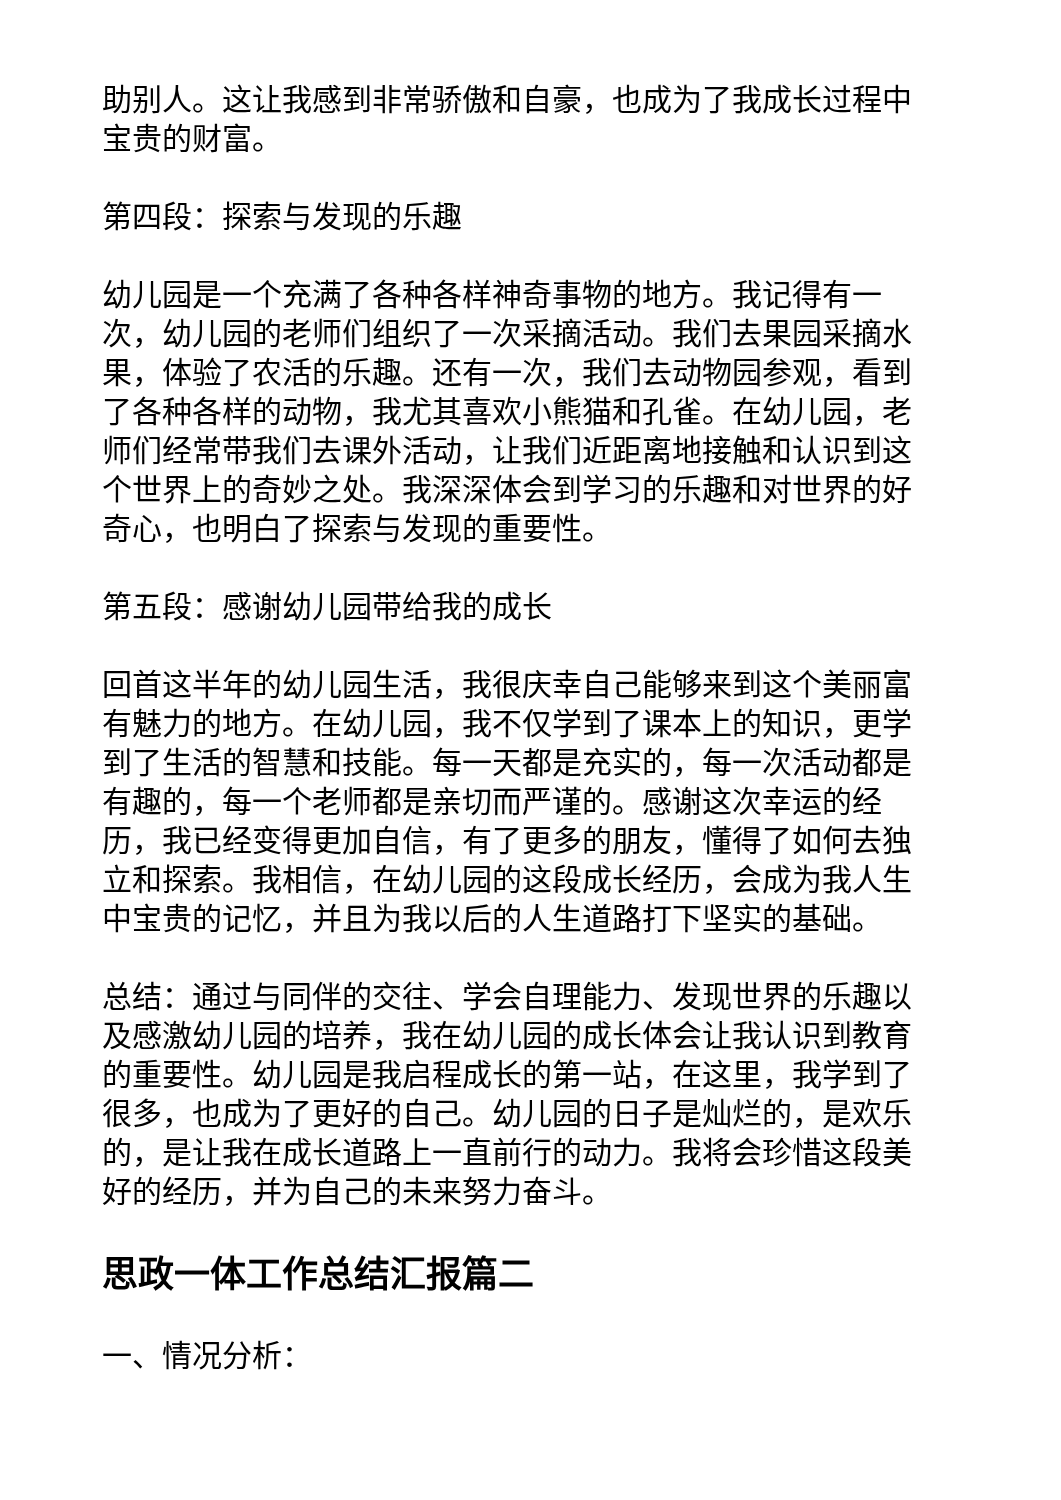助别人。这让我感到非常骄傲和自豪，也成为了我成长过程中宝贵的财富。
第四段：探索与发现的乐趣
幼儿园是一个充满了各种各样神奇事物的地方。我记得有一次，幼儿园的老师们组织了一次采摘活动。我们去果园采摘水果，体验了农活的乐趣。还有一次，我们去动物园参观，看到了各种各样的动物，我尤其喜欢小熊猫和孔雀。在幼儿园，老师们经常带我们去课外活动，让我们近距离地接触和认识到这个世界上的奇妙之处。我深深体会到学习的乐趣和对世界的好奇心，也明白了探索与发现的重要性。
第五段：感谢幼儿园带给我的成长
回首这半年的幼儿园生活，我很庆幸自己能够来到这个美丽富有魅力的地方。在幼儿园，我不仅学到了课本上的知识，更学到了生活的智慧和技能。每一天都是充实的，每一次活动都是有趣的，每一个老师都是亲切而严谨的。感谢这次幸运的经历，我已经变得更加自信，有了更多的朋友，懂得了如何去独立和探索。我相信，在幼儿园的这段成长经历，会成为我人生中宝贵的记忆，并且为我以后的人生道路打下坚实的基础。
总结：通过与同伴的交往、学会自理能力、发现世界的乐趣以及感激幼儿园的培养，我在幼儿园的成长体会让我认识到教育的重要性。幼儿园是我启程成长的第一站，在这里，我学到了很多，也成为了更好的自己。幼儿园的日子是灿烂的，是欢乐的，是让我在成长道路上一直前行的动力。我将会珍惜这段美好的经历，并为自己的未来努力奋斗。
思政一体工作总结汇报篇二
一、情况分析：